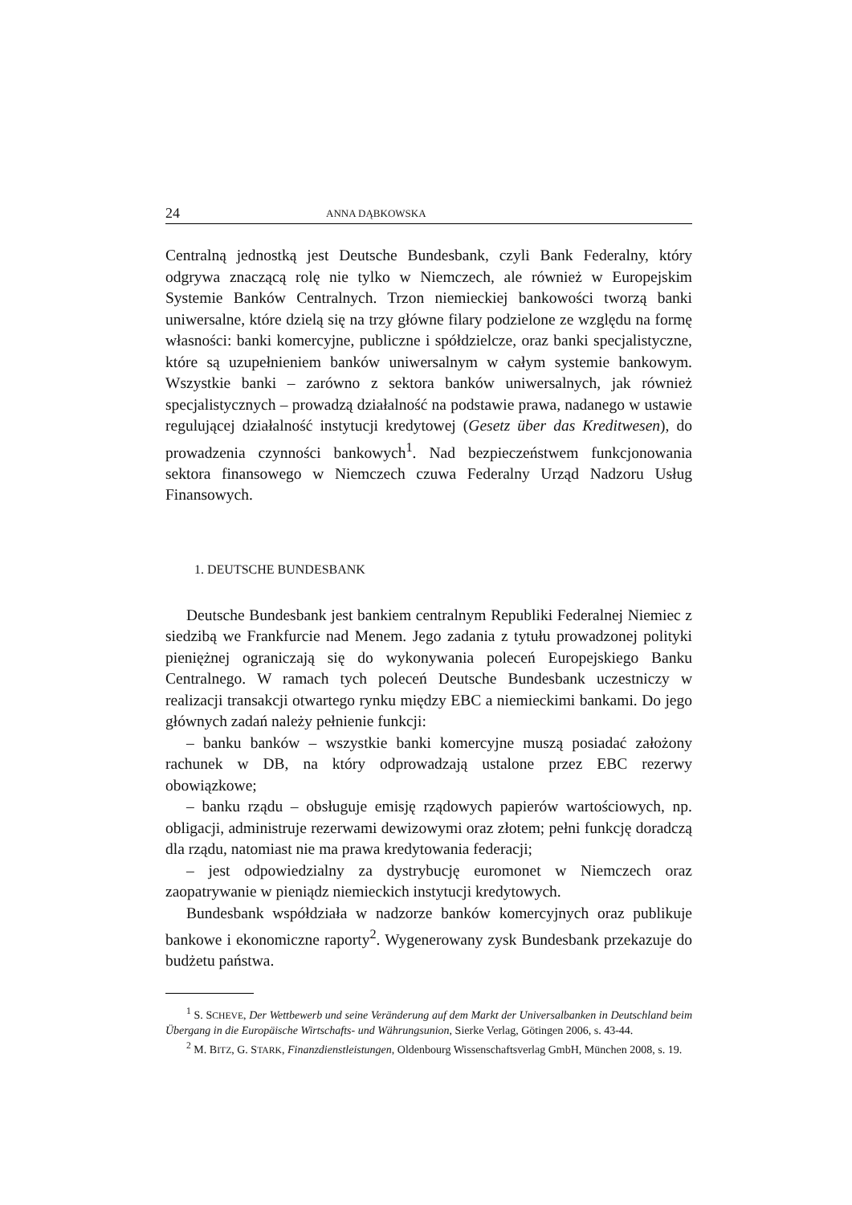24 ANNA DĄBKOWSKA
Centralną jednostką jest Deutsche Bundesbank, czyli Bank Federalny, który odgrywa znaczącą rolę nie tylko w Niemczech, ale również w Europejskim Systemie Banków Centralnych. Trzon niemieckiej bankowości tworzą banki uniwersalne, które dzielą się na trzy główne filary podzielone ze względu na formę własności: banki komercyjne, publiczne i spółdzielcze, oraz banki specjalistyczne, które są uzupełnieniem banków uniwersalnym w całym systemie bankowym. Wszystkie banki – zarówno z sektora banków uniwersalnych, jak również specjalistycznych – prowadzą działalność na podstawie prawa, nadanego w ustawie regulującej działalność instytucji kredytowej (Gesetz über das Kreditwesen), do prowadzenia czynności bankowych<sup>1</sup>. Nad bezpieczeństwem funkcjonowania sektora finansowego w Niemczech czuwa Federalny Urząd Nadzoru Usług Finansowych.
1. DEUTSCHE BUNDESBANK
Deutsche Bundesbank jest bankiem centralnym Republiki Federalnej Niemiec z siedzibą we Frankfurcie nad Menem. Jego zadania z tytułu prowadzonej polityki pieniężnej ograniczają się do wykonywania poleceń Europejskiego Banku Centralnego. W ramach tych poleceń Deutsche Bundesbank uczestniczy w realizacji transakcji otwartego rynku między EBC a niemieckimi bankami. Do jego głównych zadań należy pełnienie funkcji:
– banku banków – wszystkie banki komercyjne muszą posiadać założony rachunek w DB, na który odprowadzają ustalone przez EBC rezerwy obowiązkowe;
– banku rządu – obsługuje emisję rządowych papierów wartościowych, np. obligacji, administruje rezerwami dewizowymi oraz złotem; pełni funkcję doradczą dla rządu, natomiast nie ma prawa kredytowania federacji;
– jest odpowiedzialny za dystrybucję euromonet w Niemczech oraz zaopatrywanie w pieniądz niemieckich instytucji kredytowych.
Bundesbank współdziała w nadzorze banków komercyjnych oraz publikuje bankowe i ekonomiczne raporty<sup>2</sup>. Wygenerowany zysk Bundesbank przekazuje do budżetu państwa.
<sup>1</sup> S. SCHEVE, Der Wettbewerb und seine Veränderung auf dem Markt der Universalbanken in Deutschland beim Übergang in die Europäische Wirtschafts- und Währungsunion, Sierke Verlag, Götingen 2006, s. 43-44.
<sup>2</sup> M. BITZ, G. STARK, Finanzdienstleistungen, Oldenbourg Wissenschaftsverlag GmbH, München 2008, s. 19.